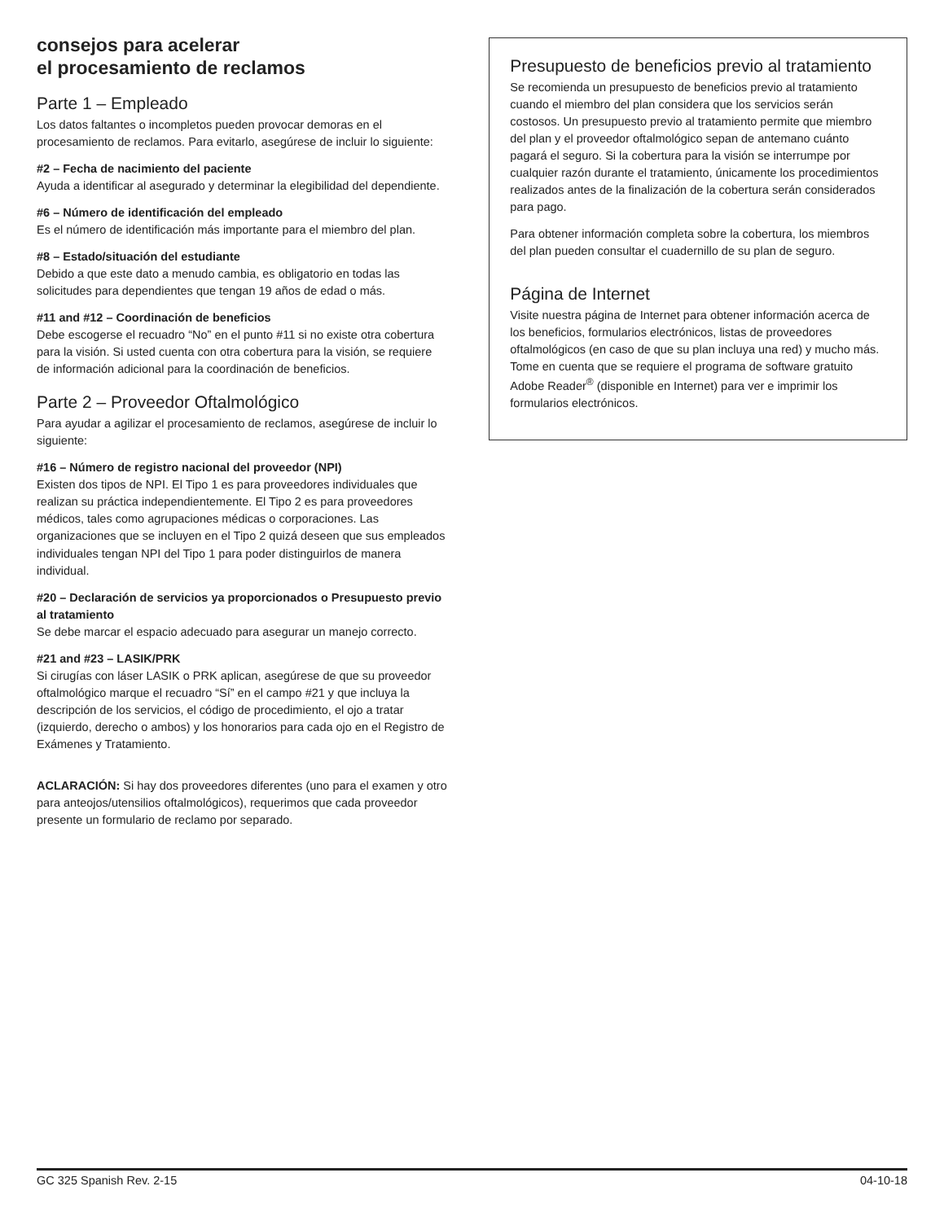consejos para acelerar
el procesamiento de reclamos
Parte 1 – Empleado
Los datos faltantes o incompletos pueden provocar demoras en el procesamiento de reclamos. Para evitarlo, asegúrese de incluir lo siguiente:
#2 – Fecha de nacimiento del paciente
Ayuda a identificar al asegurado y determinar la elegibilidad del dependiente.
#6 – Número de identificación del empleado
Es el número de identificación más importante para el miembro del plan.
#8 – Estado/situación del estudiante
Debido a que este dato a menudo cambia, es obligatorio en todas las solicitudes para dependientes que tengan 19 años de edad o más.
#11 and #12 – Coordinación de beneficios
Debe escogerse el recuadro “No” en el punto #11 si no existe otra cobertura para la visión. Si usted cuenta con otra cobertura para la visión, se requiere de información adicional para la coordinación de beneficios.
Parte 2 – Proveedor Oftalmológico
Para ayudar a agilizar el procesamiento de reclamos, asegúrese de incluir lo siguiente:
#16 – Número de registro nacional del proveedor (NPI)
Existen dos tipos de NPI. El Tipo 1 es para proveedores individuales que realizan su práctica independientemente. El Tipo 2 es para proveedores médicos, tales como agrupaciones médicas o corporaciones. Las organizaciones que se incluyen en el Tipo 2 quizá deseen que sus empleados individuales tengan NPI del Tipo 1 para poder distinguirlos de manera individual.
#20 – Declaración de servicios ya proporcionados o Presupuesto previo al tratamiento
Se debe marcar el espacio adecuado para asegurar un manejo correcto.
#21 and #23 – LASIK/PRK
Si cirugías con láser LASIK o PRK aplican, asegúrese de que su proveedor oftalmológico marque el recuadro “Sí” en el campo #21 y que incluya la descripción de los servicios, el código de procedimiento, el ojo a tratar (izquierdo, derecho o ambos) y los honorarios para cada ojo en el Registro de Exámenes y Tratamiento.
ACLARACIÓN: Si hay dos proveedores diferentes (uno para el examen y otro para anteojos/utensilios oftalmológicos), requerimos que cada proveedor presente un formulario de reclamo por separado.
Presupuesto de beneficios previo al tratamiento
Se recomienda un presupuesto de beneficios previo al tratamiento cuando el miembro del plan considera que los servicios serán costosos. Un presupuesto previo al tratamiento permite que miembro del plan y el proveedor oftalmológico sepan de antemano cuánto pagará el seguro. Si la cobertura para la visión se interrumpe por cualquier razón durante el tratamiento, únicamente los procedimientos realizados antes de la finalización de la cobertura serán considerados para pago.
Para obtener información completa sobre la cobertura, los miembros del plan pueden consultar el cuadernillo de su plan de seguro.
Página de Internet
Visite nuestra página de Internet para obtener información acerca de los beneficios, formularios electrónicos, listas de proveedores oftalmológicos (en caso de que su plan incluya una red) y mucho más. Tome en cuenta que se requiere el programa de software gratuito Adobe Reader<sup>®</sup> (disponible en Internet) para ver e imprimir los formularios electrónicos.
GC 325 Spanish Rev. 2-15 04-10-18